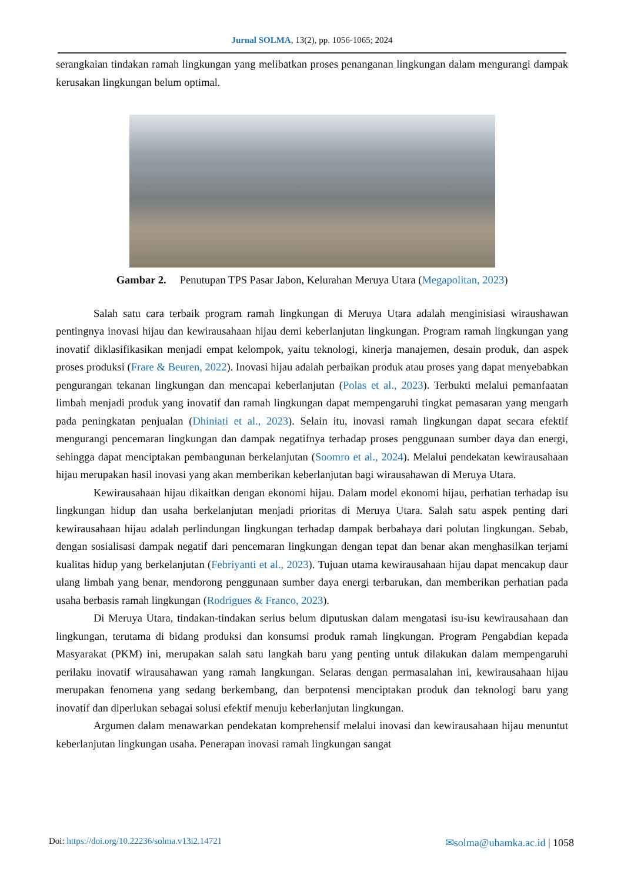Jurnal SOLMA, 13(2), pp. 1056-1065; 2024
serangkaian tindakan ramah lingkungan yang melibatkan proses penanganan lingkungan dalam mengurangi dampak kerusakan lingkungan belum optimal.
Gambar 2. Penutupan TPS Pasar Jabon, Kelurahan Meruya Utara (Megapolitan, 2023)
Salah satu cara terbaik program ramah lingkungan di Meruya Utara adalah menginisiasi wiraushawan pentingnya inovasi hijau dan kewirausahaan hijau demi keberlanjutan lingkungan. Program ramah lingkungan yang inovatif diklasifikasikan menjadi empat kelompok, yaitu teknologi, kinerja manajemen, desain produk, dan aspek proses produksi (Frare & Beuren, 2022). Inovasi hijau adalah perbaikan produk atau proses yang dapat menyebabkan pengurangan tekanan lingkungan dan mencapai keberlanjutan (Polas et al., 2023). Terbukti melalui pemanfaatan limbah menjadi produk yang inovatif dan ramah lingkungan dapat mempengaruhi tingkat pemasaran yang mengarh pada peningkatan penjualan (Dhiniati et al., 2023). Selain itu, inovasi ramah lingkungan dapat secara efektif mengurangi pencemaran lingkungan dan dampak negatifnya terhadap proses penggunaan sumber daya dan energi, sehingga dapat menciptakan pembangunan berkelanjutan (Soomro et al., 2024). Melalui pendekatan kewirausahaan hijau merupakan hasil inovasi yang akan memberikan keberlanjutan bagi wirausahawan di Meruya Utara.
Kewirausahaan hijau dikaitkan dengan ekonomi hijau. Dalam model ekonomi hijau, perhatian terhadap isu lingkungan hidup dan usaha berkelanjutan menjadi prioritas di Meruya Utara. Salah satu aspek penting dari kewirausahaan hijau adalah perlindungan lingkungan terhadap dampak berbahaya dari polutan lingkungan. Sebab, dengan sosialisasi dampak negatif dari pencemaran lingkungan dengan tepat dan benar akan menghasilkan terjami kualitas hidup yang berkelanjutan (Febriyanti et al., 2023). Tujuan utama kewirausahaan hijau dapat mencakup daur ulang limbah yang benar, mendorong penggunaan sumber daya energi terbarukan, dan memberikan perhatian pada usaha berbasis ramah lingkungan (Rodrigues & Franco, 2023).
Di Meruya Utara, tindakan-tindakan serius belum diputuskan dalam mengatasi isu-isu kewirausahaan dan lingkungan, terutama di bidang produksi dan konsumsi produk ramah lingkungan. Program Pengabdian kepada Masyarakat (PKM) ini, merupakan salah satu langkah baru yang penting untuk dilakukan dalam mempengaruhi perilaku inovatif wirausahawan yang ramah langkungan. Selaras dengan permasalahan ini, kewirausahaan hijau merupakan fenomena yang sedang berkembang, dan berpotensi menciptakan produk dan teknologi baru yang inovatif dan diperlukan sebagai solusi efektif menuju keberlanjutan lingkungan.
Argumen dalam menawarkan pendekatan komprehensif melalui inovasi dan kewirausahaan hijau menuntut keberlanjutan lingkungan usaha. Penerapan inovasi ramah lingkungan sangat
Doi: https://doi.org/10.22236/solma.v13i2.14721 ✉solma@uhamka.ac.id | 1058